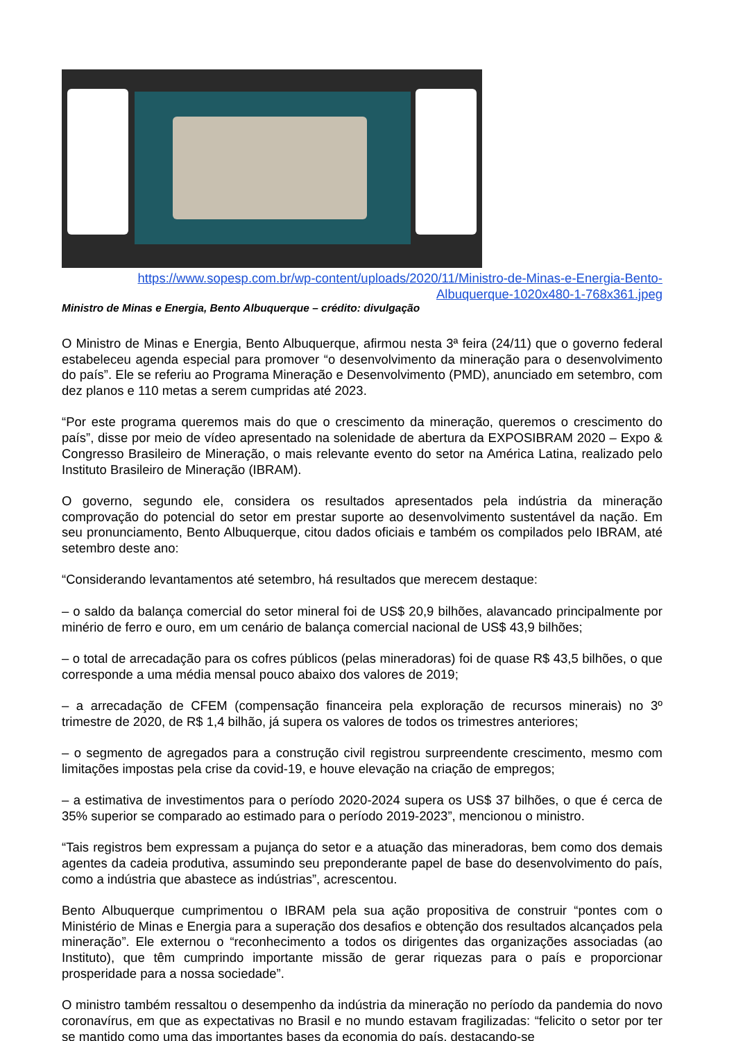https://www.sopesp.com.br/wp-content/uploads/2020/11/Ministro-de-Minas-e-Energia-Bento-Albuquerque-1020x480-1-768x361.jpeg
Ministro de Minas e Energia, Bento Albuquerque – crédito: divulgação
O Ministro de Minas e Energia, Bento Albuquerque, afirmou nesta 3ª feira (24/11) que o governo federal estabeleceu agenda especial para promover “o desenvolvimento da mineração para o desenvolvimento do país”. Ele se referiu ao Programa Mineração e Desenvolvimento (PMD), anunciado em setembro, com dez planos e 110 metas a serem cumpridas até 2023.
“Por este programa queremos mais do que o crescimento da mineração, queremos o crescimento do país”, disse por meio de vídeo apresentado na solenidade de abertura da EXPOSIBRAM 2020 – Expo & Congresso Brasileiro de Mineração, o mais relevante evento do setor na América Latina, realizado pelo Instituto Brasileiro de Mineração (IBRAM).
O governo, segundo ele, considera os resultados apresentados pela indústria da mineração comprovação do potencial do setor em prestar suporte ao desenvolvimento sustentável da nação. Em seu pronunciamento, Bento Albuquerque, citou dados oficiais e também os compilados pelo IBRAM, até setembro deste ano:
“Considerando levantamentos até setembro, há resultados que merecem destaque:
– o saldo da balança comercial do setor mineral foi de US$ 20,9 bilhões, alavancado principalmente por minério de ferro e ouro, em um cenário de balança comercial nacional de US$ 43,9 bilhões;
– o total de arrecadação para os cofres públicos (pelas mineradoras) foi de quase R$ 43,5 bilhões, o que corresponde a uma média mensal pouco abaixo dos valores de 2019;
– a arrecadação de CFEM (compensação financeira pela exploração de recursos minerais) no 3º trimestre de 2020, de R$ 1,4 bilhão, já supera os valores de todos os trimestres anteriores;
– o segmento de agregados para a construção civil registrou surpreendente crescimento, mesmo com limitações impostas pela crise da covid-19, e houve elevação na criação de empregos;
– a estimativa de investimentos para o período 2020-2024 supera os US$ 37 bilhões, o que é cerca de 35% superior se comparado ao estimado para o período 2019-2023”, mencionou o ministro.
“Tais registros bem expressam a pujança do setor e a atuação das mineradoras, bem como dos demais agentes da cadeia produtiva, assumindo seu preponderante papel de base do desenvolvimento do país, como a indústria que abastece as indústrias”, acrescentou.
Bento Albuquerque cumprimentou o IBRAM pela sua ação propositiva de construir “pontes com o Ministério de Minas e Energia para a superação dos desafios e obtenção dos resultados alcançados pela mineração”. Ele externou o “reconhecimento a todos os dirigentes das organizações associadas (ao Instituto), que têm cumprindo importante missão de gerar riquezas para o país e proporcionar prosperidade para a nossa sociedade”.
O ministro também ressaltou o desempenho da indústria da mineração no período da pandemia do novo coronavírus, em que as expectativas no Brasil e no mundo estavam fragilizadas: “felicito o setor por ter se mantido como uma das importantes bases da economia do país, destacando-se